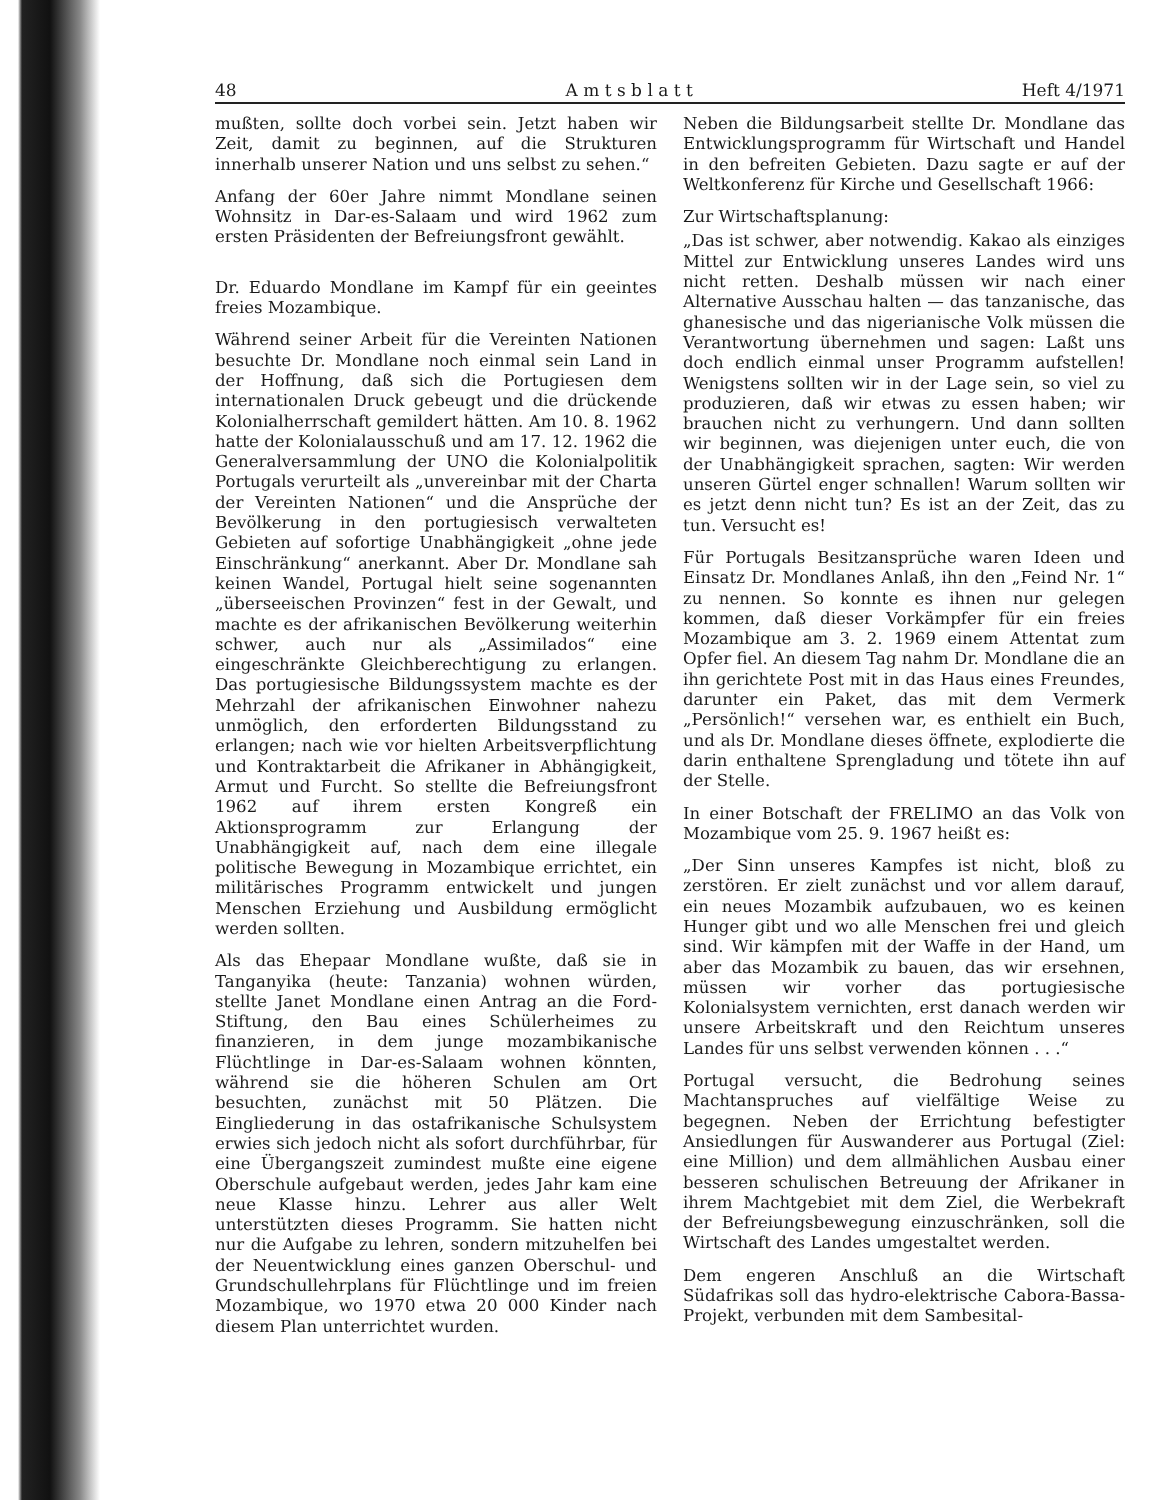48 A m t s b l a t t Heft 4/1971
mußten, sollte doch vorbei sein. Jetzt haben wir Zeit, damit zu beginnen, auf die Strukturen innerhalb unserer Nation und uns selbst zu sehen.“
Anfang der 60er Jahre nimmt Mondlane seinen Wohnsitz in Dar-es-Salaam und wird 1962 zum ersten Präsidenten der Befreiungsfront gewählt.
Dr. Eduardo Mondlane im Kampf für ein geeintes freies Mozambique.
Während seiner Arbeit für die Vereinten Nationen besuchte Dr. Mondlane noch einmal sein Land in der Hoffnung, daß sich die Portugiesen dem internationalen Druck gebeugt und die drückende Kolonialherrschaft gemildert hätten. Am 10. 8. 1962 hatte der Kolonialausschuß und am 17. 12. 1962 die Generalversammlung der UNO die Kolonialpolitik Portugals verurteilt als „unvereinbar mit der Charta der Vereinten Nationen“ und die Ansprüche der Bevölkerung in den portugiesisch verwalteten Gebieten auf sofortige Unabhängigkeit „ohne jede Einschränkung“ anerkannt. Aber Dr. Mondlane sah keinen Wandel, Portugal hielt seine sogenannten „überseeischen Provinzen“ fest in der Gewalt, und machte es der afrikanischen Bevölkerung weiterhin schwer, auch nur als „Assimilados“ eine eingeschränkte Gleichberechtigung zu erlangen. Das portugiesische Bildungssystem machte es der Mehrzahl der afrikanischen Einwohner nahezu unmöglich, den erforderten Bildungsstand zu erlangen; nach wie vor hielten Arbeitsverpflichtung und Kontraktarbeit die Afrikaner in Abhängigkeit, Armut und Furcht. So stellte die Befreiungsfront 1962 auf ihrem ersten Kongreß ein Aktionsprogramm zur Erlangung der Unabhängigkeit auf, nach dem eine illegale politische Bewegung in Mozambique errichtet, ein militärisches Programm entwickelt und jungen Menschen Erziehung und Ausbildung ermöglicht werden sollten.
Als das Ehepaar Mondlane wußte, daß sie in Tanganyika (heute: Tanzania) wohnen würden, stellte Janet Mondlane einen Antrag an die Ford-Stiftung, den Bau eines Schülerheimes zu finanzieren, in dem junge mozambikanische Flüchtlinge in Dar-es-Salaam wohnen könnten, während sie die höheren Schulen am Ort besuchten, zunächst mit 50 Plätzen. Die Eingliederung in das ostafrikanische Schulsystem erwies sich jedoch nicht als sofort durchführbar, für eine Übergangszeit zumindest mußte eine eigene Oberschule aufgebaut werden, jedes Jahr kam eine neue Klasse hinzu. Lehrer aus aller Welt unterstützten dieses Programm. Sie hatten nicht nur die Aufgabe zu lehren, sondern mitzuhelfen bei der Neuentwicklung eines ganzen Oberschul- und Grundschullehrplans für Flüchtlinge und im freien Mozambique, wo 1970 etwa 20 000 Kinder nach diesem Plan unterrichtet wurden.
Neben die Bildungsarbeit stellte Dr. Mondlane das Entwicklungsprogramm für Wirtschaft und Handel in den befreiten Gebieten. Dazu sagte er auf der Weltkonferenz für Kirche und Gesellschaft 1966:
Zur Wirtschaftsplanung:
„Das ist schwer, aber notwendig. Kakao als einziges Mittel zur Entwicklung unseres Landes wird uns nicht retten. Deshalb müssen wir nach einer Alternative Ausschau halten — das tanzanische, das ghanesische und das nigerianische Volk müssen die Verantwortung übernehmen und sagen: Laßt uns doch endlich einmal unser Programm aufstellen! Wenigstens sollten wir in der Lage sein, so viel zu produzieren, daß wir etwas zu essen haben; wir brauchen nicht zu verhungern. Und dann sollten wir beginnen, was diejenigen unter euch, die von der Unabhängigkeit sprachen, sagten: Wir werden unseren Gürtel enger schnallen! Warum sollten wir es jetzt denn nicht tun? Es ist an der Zeit, das zu tun. Versucht es!
Für Portugals Besitzansprüche waren Ideen und Einsatz Dr. Mondlanes Anlaß, ihn den „Feind Nr. 1“ zu nennen. So konnte es ihnen nur gelegen kommen, daß dieser Vorkämpfer für ein freies Mozambique am 3. 2. 1969 einem Attentat zum Opfer fiel. An diesem Tag nahm Dr. Mondlane die an ihn gerichtete Post mit in das Haus eines Freundes, darunter ein Paket, das mit dem Vermerk „Persönlich!“ versehen war, es enthielt ein Buch, und als Dr. Mondlane dieses öffnete, explodierte die darin enthaltene Sprengladung und tötete ihn auf der Stelle.
In einer Botschaft der FRELIMO an das Volk von Mozambique vom 25. 9. 1967 heißt es:
„Der Sinn unseres Kampfes ist nicht, bloß zu zerstören. Er zielt zunächst und vor allem darauf, ein neues Mozambik aufzubauen, wo es keinen Hunger gibt und wo alle Menschen frei und gleich sind. Wir kämpfen mit der Waffe in der Hand, um aber das Mozambik zu bauen, das wir ersehnen, müssen wir vorher das portugiesische Kolonialsystem vernichten, erst danach werden wir unsere Arbeitskraft und den Reichtum unseres Landes für uns selbst verwenden können . . .“
Portugal versucht, die Bedrohung seines Machtanspruches auf vielfältige Weise zu begegnen. Neben der Errichtung befestigter Ansiedlungen für Auswanderer aus Portugal (Ziel: eine Million) und dem allmählichen Ausbau einer besseren schulischen Betreuung der Afrikaner in ihrem Machtgebiet mit dem Ziel, die Werbekraft der Befreiungsbewegung einzuschränken, soll die Wirtschaft des Landes umgestaltet werden.
Dem engeren Anschluß an die Wirtschaft Südafrikas soll das hydro-elektrische Cabora-Bassa-Projekt, verbunden mit dem Sambesital-